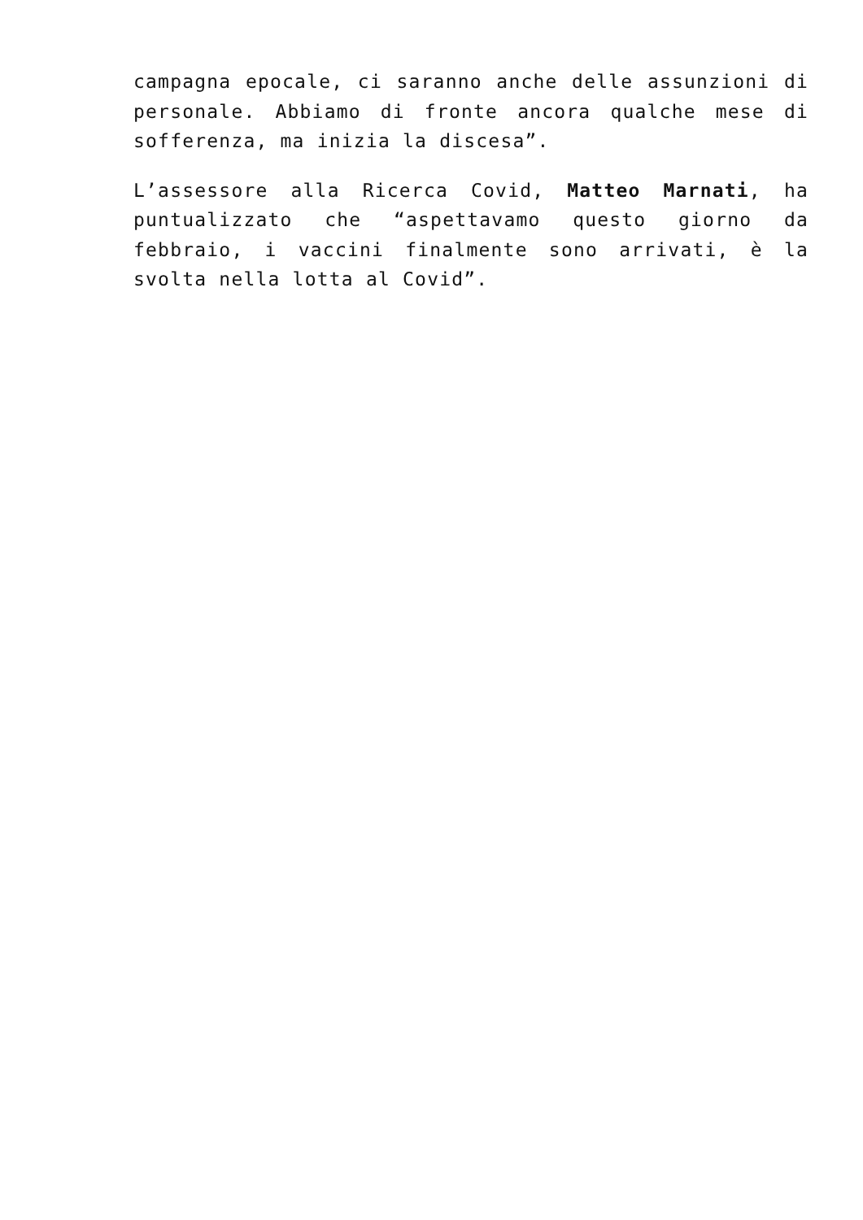campagna epocale, ci saranno anche delle assunzioni di personale. Abbiamo di fronte ancora qualche mese di sofferenza, ma inizia la discesa”.
L’assessore alla Ricerca Covid, Matteo Marnati, ha puntualizzato che “aspettavamo questo giorno da febbraio, i vaccini finalmente sono arrivati, è la svolta nella lotta al Covid”.